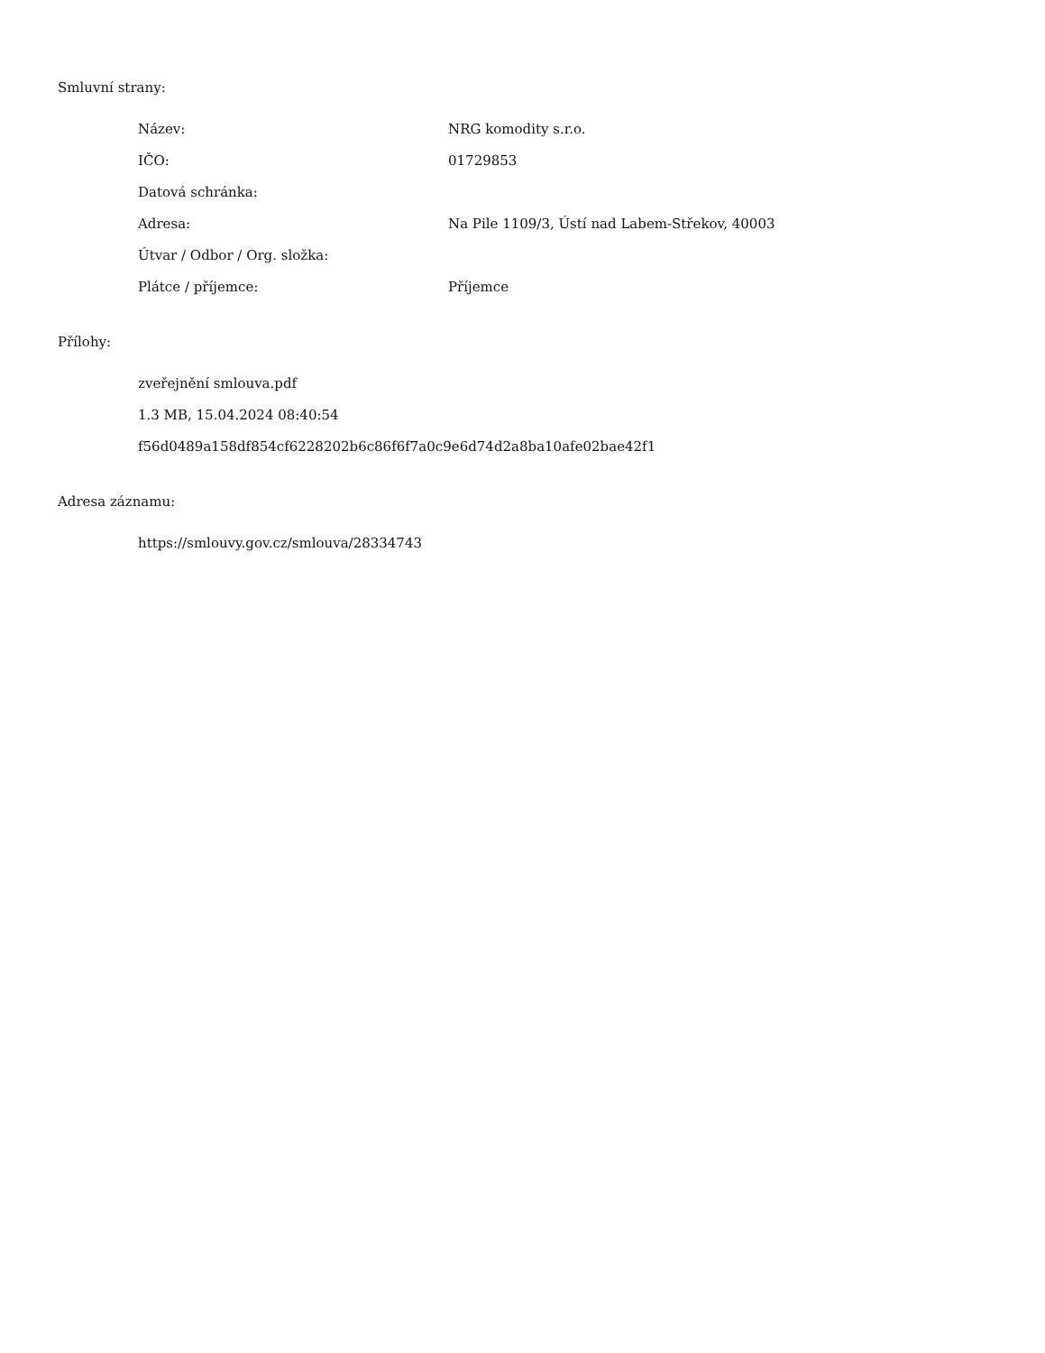Smluvní strany:
| Název: | NRG komodity s.r.o. |
| IČO: | 01729853 |
| Datová schránka: | |
| Adresa: | Na Pile 1109/3, Ústí nad Labem-Střekov, 40003 |
| Útvar / Odbor / Org. složka: | |
| Plátce / příjemce: | Příjemce |
Přílohy:
zveřejnění smlouva.pdf
1.3 MB, 15.04.2024 08:40:54
f56d0489a158df854cf6228202b6c86f6f7a0c9e6d74d2a8ba10afe02bae42f1
Adresa záznamu:
https://smlouvy.gov.cz/smlouva/28334743